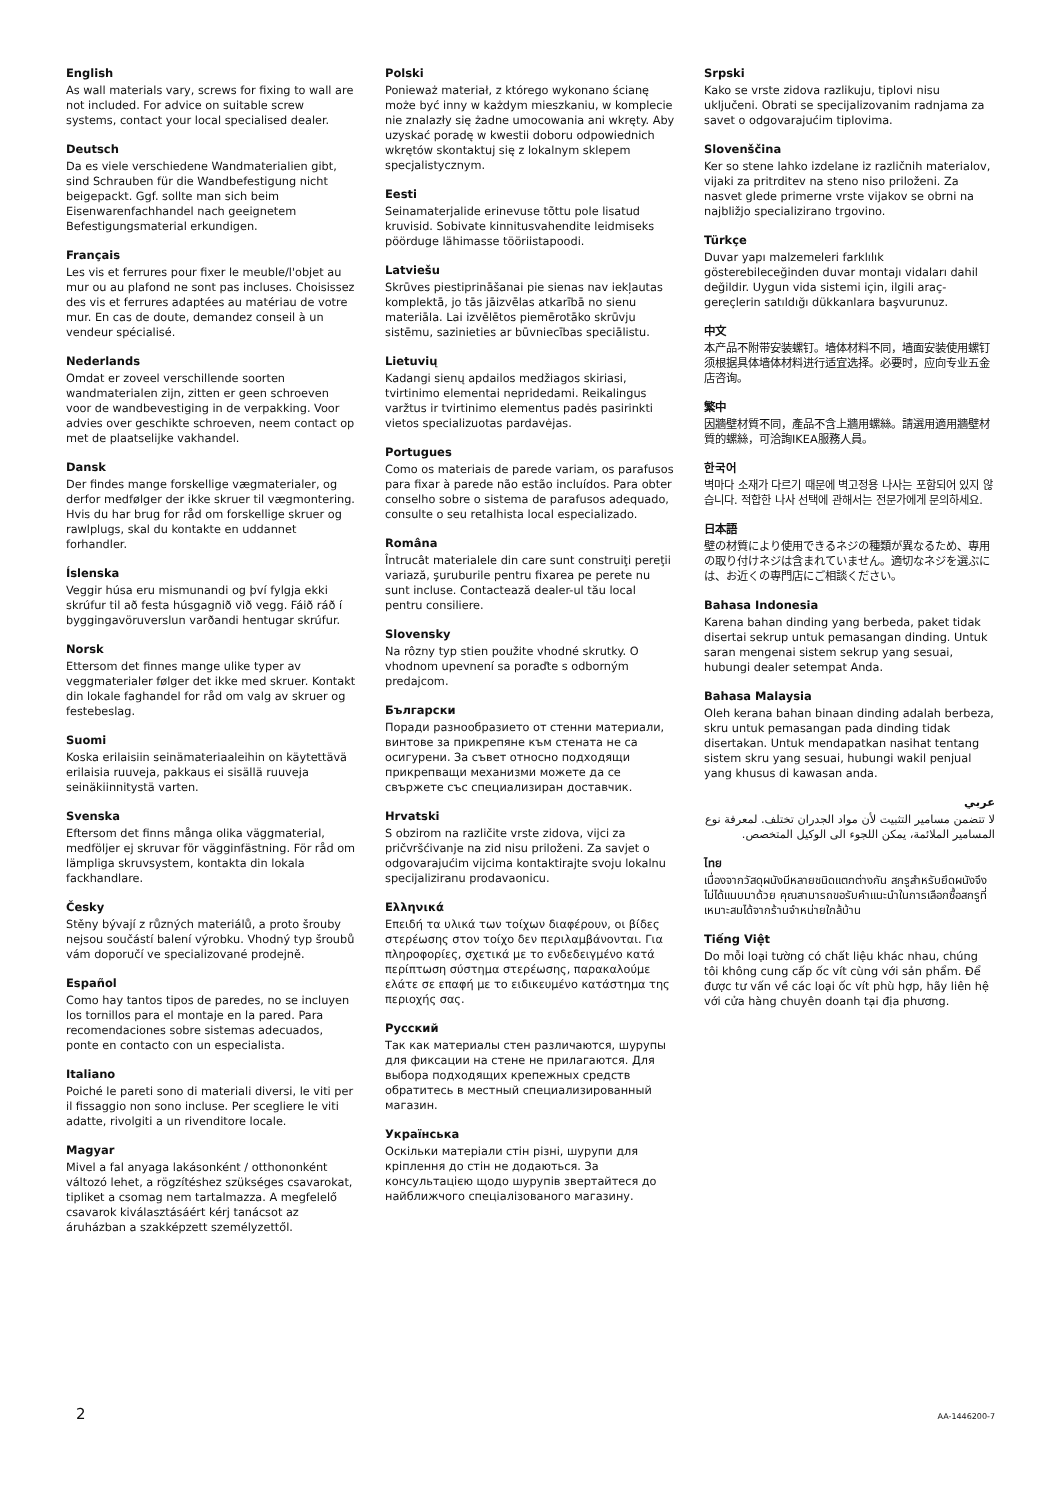English
As wall materials vary, screws for fixing to wall are not included. For advice on suitable screw systems, contact your local specialised dealer.
Deutsch
Da es viele verschiedene Wandmaterialien gibt, sind Schrauben für die Wandbefestigung nicht beigepackt. Ggf. sollte man sich beim Eisenwarenfachhandel nach geeignetem Befestigungsmaterial erkundigen.
Français
Les vis et ferrures pour fixer le meuble/l'objet au mur ou au plafond ne sont pas incluses. Choisissez des vis et ferrures adaptées au matériau de votre mur. En cas de doute, demandez conseil à un vendeur spécialisé.
Nederlands
Omdat er zoveel verschillende soorten wandmaterialen zijn, zitten er geen schroeven voor de wandbevestiging in de verpakking. Voor advies over geschikte schroeven, neem contact op met de plaatselijke vakhandel.
Dansk
Der findes mange forskellige vægmaterialer, og derfor medfølger der ikke skruer til vægmontering. Hvis du har brug for råd om forskellige skruer og rawlplugs, skal du kontakte en uddannet forhandler.
Íslenska
Veggir húsa eru mismunandi og því fylgja ekki skrúfur til að festa húsgagnið við vegg. Fáið ráð í byggingavöruverslun varðandi hentugar skrúfur.
Norsk
Ettersom det finnes mange ulike typer av veggmaterialer følger det ikke med skruer. Kontakt din lokale faghandel for råd om valg av skruer og festebeslag.
Suomi
Koska erilaisiin seinämateriaaleihin on käytettävä erilaisia ruuveja, pakkaus ei sisällä ruuveja seinäkiinnitystä varten.
Svenska
Eftersom det finns många olika väggmaterial, medföljer ej skruvar för vägginfästning. För råd om lämpliga skruvsystem, kontakta din lokala fackhandlare.
Česky
Stěny bývají z různých materiálů, a proto šrouby nejsou součástí balení výrobku. Vhodný typ šroubů vám doporučí ve specializované prodejně.
Español
Como hay tantos tipos de paredes, no se incluyen los tornillos para el montaje en la pared. Para recomendaciones sobre sistemas adecuados, ponte en contacto con un especialista.
Italiano
Poiché le pareti sono di materiali diversi, le viti per il fissaggio non sono incluse. Per scegliere le viti adatte, rivolgiti a un rivenditore locale.
Magyar
Mivel a fal anyaga lakásonként / otthononként változó lehet, a rögzítéshez szükséges csavarokat, tipliket a csomag nem tartalmazza. A megfelelő csavarok kiválasztásáért kérj tanácsot az áruházban a szakképzett személyzettől.
Polski
Ponieważ materiał, z którego wykonano ścianę może być inny w każdym mieszkaniu, w komplecie nie znalazły się żadne umocowania ani wkręty. Aby uzyskać poradę w kwestii doboru odpowiednich wkrętów skontaktuj się z lokalnym sklepem specjalistycznym.
Eesti
Seinamaterjalide erinevuse tõttu pole lisatud kruvisid. Sobivate kinnitusvahendite leidmiseks pöörduge lähimasse tööriistapoodi.
Latviešu
Skrūves piestiprināšanai pie sienas nav iekļautas komplektā, jo tās jāizvēlas atkarībā no sienu materiāla. Lai izvēlētos piemērotāko skrūvju sistēmu, sazinieties ar būvniecības speciālistu.
Lietuvių
Kadangi sienų apdailos medžiagos skiriasi, tvirtinimo elementai nepridedami. Reikalingus varžtus ir tvirtinimo elementus padės pasirinkti vietos specializuotas pardavėjas.
Portugues
Como os materiais de parede variam, os parafusos para fixar à parede não estão incluídos. Para obter conselho sobre o sistema de parafusos adequado, consulte o seu retalhista local especializado.
Româna
Întrucât materialele din care sunt construiţi pereţii variază, şuruburile pentru fixarea pe perete nu sunt incluse. Contactează dealer-ul tău local pentru consiliere.
Slovensky
Na rôzny typ stien použite vhodné skrutky. O vhodnom upevnení sa poraďte s odborným predajcom.
Български
Поради разнообразието от стенни материали, винтове за прикрепяне към стената не са осигурени. За съвет относно подходящи прикрепващи механизми можете да се свържете със специализиран доставчик.
Hrvatski
S obzirom na različite vrste zidova, vijci za pričvršćivanje na zid nisu priloženi. Za savjet o odgovarajućim vijcima kontaktirajte svoju lokalnu specijaliziranu prodavaonicu.
Ελληνικά
Επειδή τα υλικά των τοίχων διαφέρουν, οι βίδες στερέωσης στον τοίχο δεν περιλαμβάνονται. Για πληροφορίες, σχετικά με το ενδεδειγμένο κατά περίπτωση σύστημα στερέωσης, παρακαλούμε ελάτε σε επαφή με το ειδικευμένο κατάστημα της περιοχής σας.
Русский
Так как материалы стен различаются, шурупы для фиксации на стене не прилагаются. Для выбора подходящих крепежных средств обратитесь в местный специализированный магазин.
Українська
Оскільки матеріали стін різні, шурупи для кріплення до стін не додаються. За консультацією щодо шурупів звертайтеся до найближчого спеціалізованого магазину.
Srpski
Kako se vrste zidova razlikuju, tiplovi nisu uključeni. Obrati se specijalizovanim radnjama za savet o odgovarajućim tiplovima.
Slovenščina
Ker so stene lahko izdelane iz različnih materialov, vijaki za pritrditev na steno niso priloženi. Za nasvet glede primerne vrste vijakov se obrni na najbližjo specializirano trgovino.
Türkçe
Duvar yapı malzemeleri farklılık gösterebileceğinden duvar montajı vidaları dahil değildir. Uygun vida sistemi için, ilgili araç-gereçlerin satıldığı dükkanlara başvurunuz.
中文
本产品不附带安装螺钉。墙体材料不同，墙面安装使用螺钉须根据具体墙体材料进行适宜选择。必要时，应向专业五金店咨询。
繁中
因牆壁材質不同，產品不含上牆用螺絲。請選用適用牆壁材質的螺絲，可洽詢IKEA服務人員。
한국어
벽마다 소재가 다르기 때문에 벽고정용 나사는 포함되어 있지 않습니다. 적합한 나사 선택에 관해서는 전문가에게 문의하세요.
日本語
壁の材質により使用できるネジの種類が異なるため、専用の取り付けネジは含まれていません。適切なネジを選ぶには、お近くの専門店にご相談ください。
Bahasa Indonesia
Karena bahan dinding yang berbeda, paket tidak disertai sekrup untuk pemasangan dinding. Untuk saran mengenai sistem sekrup yang sesuai, hubungi dealer setempat Anda.
Bahasa Malaysia
Oleh kerana bahan binaan dinding adalah berbeza, skru untuk pemasangan pada dinding tidak disertakan. Untuk mendapatkan nasihat tentang sistem skru yang sesuai, hubungi wakil penjual yang khusus di kawasan anda.
عربي
لا تتضمن مسامير التثبيت لأن مواد الجدران تختلف. لمعرفة نوع المسامير الملائمة، يمكن اللجوء الى الوكيل المتخصص.
ไทย
เนื่องจากวัสดุผนังมีหลายชนิดแตกต่างกัน สกรูสำหรับยึดผนังจึงไม่ได้แนบมาด้วย คุณสามารถขอรับคำแนะนำในการเลือกซื้อสกรูที่เหมาะสมได้จากร้านจำหน่ายใกล้บ้าน
Tiếng Việt
Do mỗi loại tường có chất liệu khác nhau, chúng tôi không cung cấp ốc vít cùng với sản phẩm. Để được tư vấn về các loại ốc vít phù hợp, hãy liên hệ với cửa hàng chuyên doanh tại địa phương.
2 AA-1446200-7